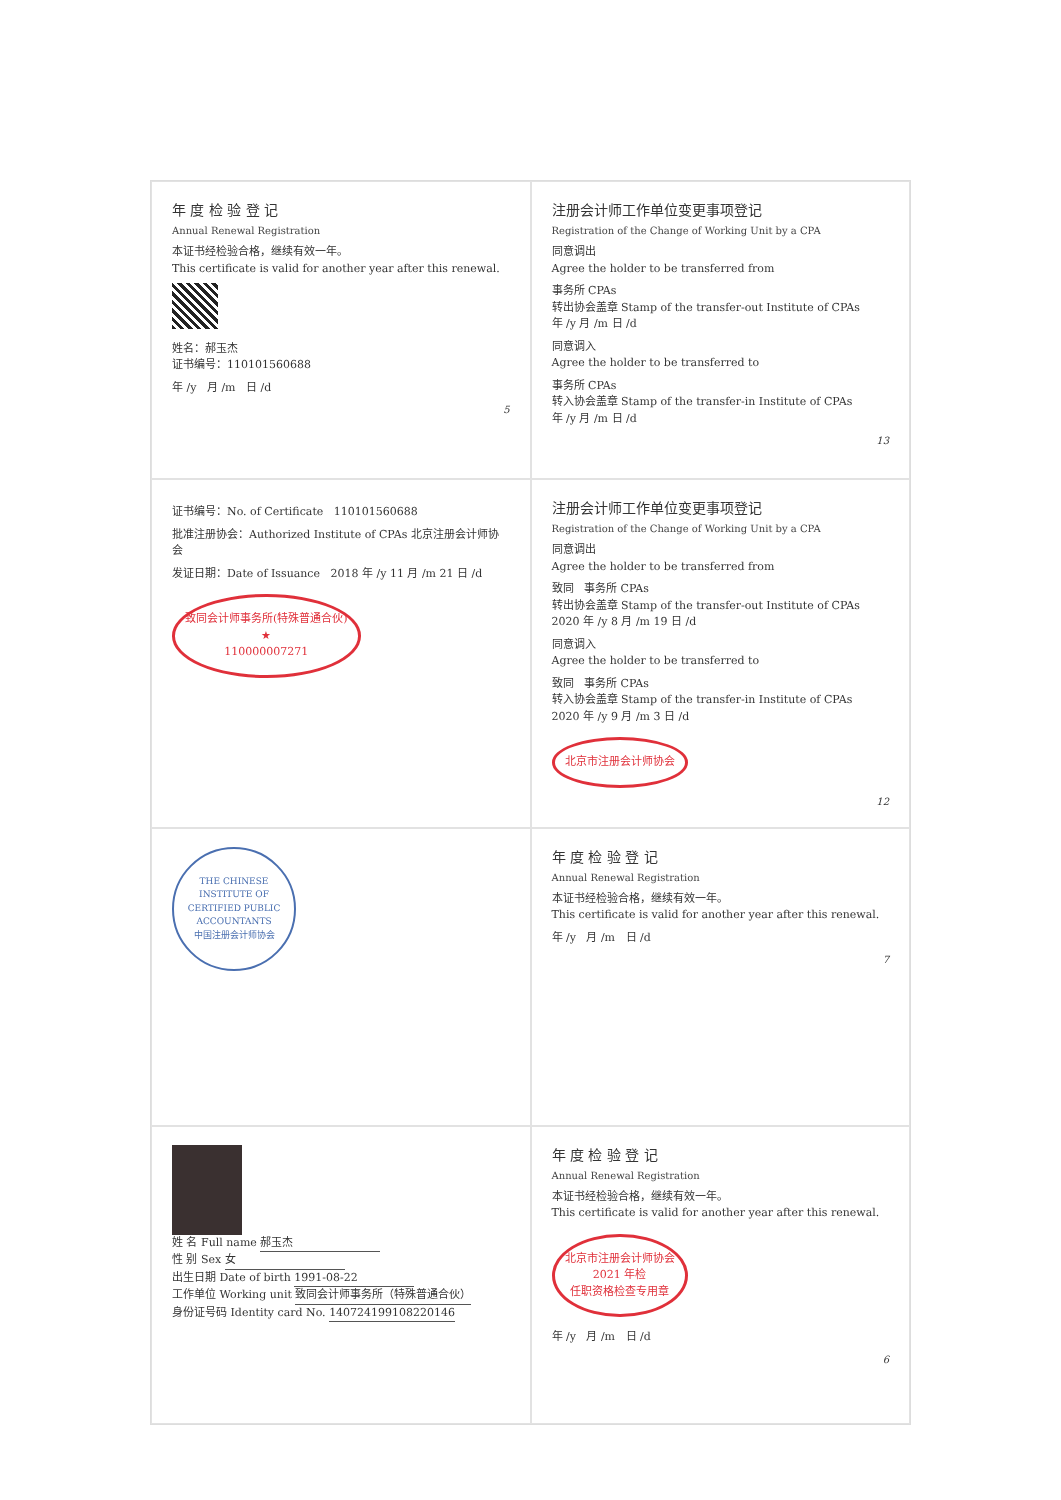年 度 检 验 登 记
Annual Renewal Registration
本证书经检验合格，继续有效一年。
This certificate is valid for another year after this renewal.
姓名：郝玉杰
证书编号：110101560688
年 /y 月 /m 日 /d
5
注册会计师工作单位变更事项登记
Registration of the Change of Working Unit by a CPA
同意调出
Agree the holder to be transferred from
事务所 CPAs
转出协会盖章 Stamp of the transfer-out Institute of CPAs
年 /y 月 /m 日 /d
同意调入
Agree the holder to be transferred to
事务所 CPAs
转入协会盖章 Stamp of the transfer-in Institute of CPAs
年 /y 月 /m 日 /d
13
证书编号：No. of Certificate 110101560688
批准注册协会：Authorized Institute of CPAs 北京注册会计师协会
发证日期：Date of Issuance 2018 年 /y 11 月 /m 21 日 /d
致同会计师事务所(特殊普通合伙)
★
110000007271
注册会计师工作单位变更事项登记
Registration of the Change of Working Unit by a CPA
同意调出
Agree the holder to be transferred from
致同 事务所 CPAs
转出协会盖章 Stamp of the transfer-out Institute of CPAs
2020 年 /y 8 月 /m 19 日 /d
同意调入
Agree the holder to be transferred to
致同 事务所 CPAs
转入协会盖章 Stamp of the transfer-in Institute of CPAs
2020 年 /y 9 月 /m 3 日 /d
北京市注册会计师协会
12
THE CHINESE INSTITUTE OF CERTIFIED PUBLIC ACCOUNTANTS
中国注册会计师协会
年 度 检 验 登 记
Annual Renewal Registration
本证书经检验合格，继续有效一年。
This certificate is valid for another year after this renewal.
年 /y 月 /m 日 /d
7
姓 名 Full name 郝玉杰
性 别 Sex 女
出生日期 Date of birth 1991-08-22
工作单位 Working unit 致同会计师事务所（特殊普通合伙）
身份证号码 Identity card No. 140724199108220146
年 度 检 验 登 记
Annual Renewal Registration
本证书经检验合格，继续有效一年。
This certificate is valid for another year after this renewal.
北京市注册会计师协会
2021 年检
任职资格检查专用章
年 /y 月 /m 日 /d
6